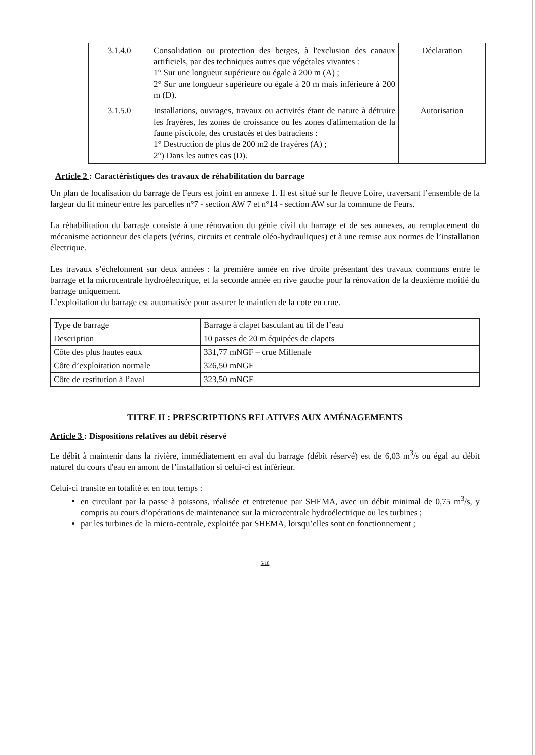| 3.1.4.0 | Consolidation ou protection des berges, à l'exclusion des canaux artificiels, par des techniques autres que végétales vivantes : 1° Sur une longueur supérieure ou égale à 200 m (A) ; 2° Sur une longueur supérieure ou égale à 20 m mais inférieure à 200 m (D). | Déclaration |
| 3.1.5.0 | Installations, ouvrages, travaux ou activités étant de nature à détruire les frayères, les zones de croissance ou les zones d'alimentation de la faune piscicole, des crustacés et des batraciens : 1° Destruction de plus de 200 m2 de frayères (A) ; 2°) Dans les autres cas (D). | Autorisation |
Article 2 : Caractéristiques des travaux de réhabilitation du barrage
Un plan de localisation du barrage de Feurs est joint en annexe 1. Il est situé sur le fleuve Loire, traversant l’ensemble de la largeur du lit mineur entre les parcelles n°7 - section AW 7 et n°14 - section AW sur la commune de Feurs.
La réhabilitation du barrage consiste à une rénovation du génie civil du barrage et de ses annexes, au remplacement du mécanisme actionneur des clapets (vérins, circuits et centrale oléo-hydrauliques) et à une remise aux normes de l’installation électrique.
Les travaux s’échelonnent sur deux années : la première année en rive droite présentant des travaux communs entre le barrage et la microcentrale hydroélectrique, et la seconde année en rive gauche pour la rénovation de la deuxième moitié du barrage uniquement.
L’exploitation du barrage est automatisée pour assurer le maintien de la cote en crue.
| Type de barrage | Barrage à clapet basculant au fil de l’eau |
| Description | 10 passes de 20 m équipées de clapets |
| Côte des plus hautes eaux | 331,77 mNGF – crue Millenale |
| Côte d’exploitation normale | 326,50 mNGF |
| Côte de restitution à l’aval | 323,50 mNGF |
TITRE II : PRESCRIPTIONS RELATIVES AUX AMÉNAGEMENTS
Article 3 : Dispositions relatives au débit réservé
Le débit à maintenir dans la rivière, immédiatement en aval du barrage (débit réservé) est de 6,03 m<sup>3</sup>/s ou égal au débit naturel du cours d'eau en amont de l’installation si celui-ci est inférieur.
Celui-ci transite en totalité et en tout temps :
en circulant par la passe à poissons, réalisée et entretenue par SHEMA, avec un débit minimal de 0,75 m<sup>3</sup>/s, y compris au cours d’opérations de maintenance sur la microcentrale hydroélectrique ou les turbines ;
par les turbines de la micro-centrale, exploitée par SHEMA, lorsqu’elles sont en fonctionnement ;
5/18